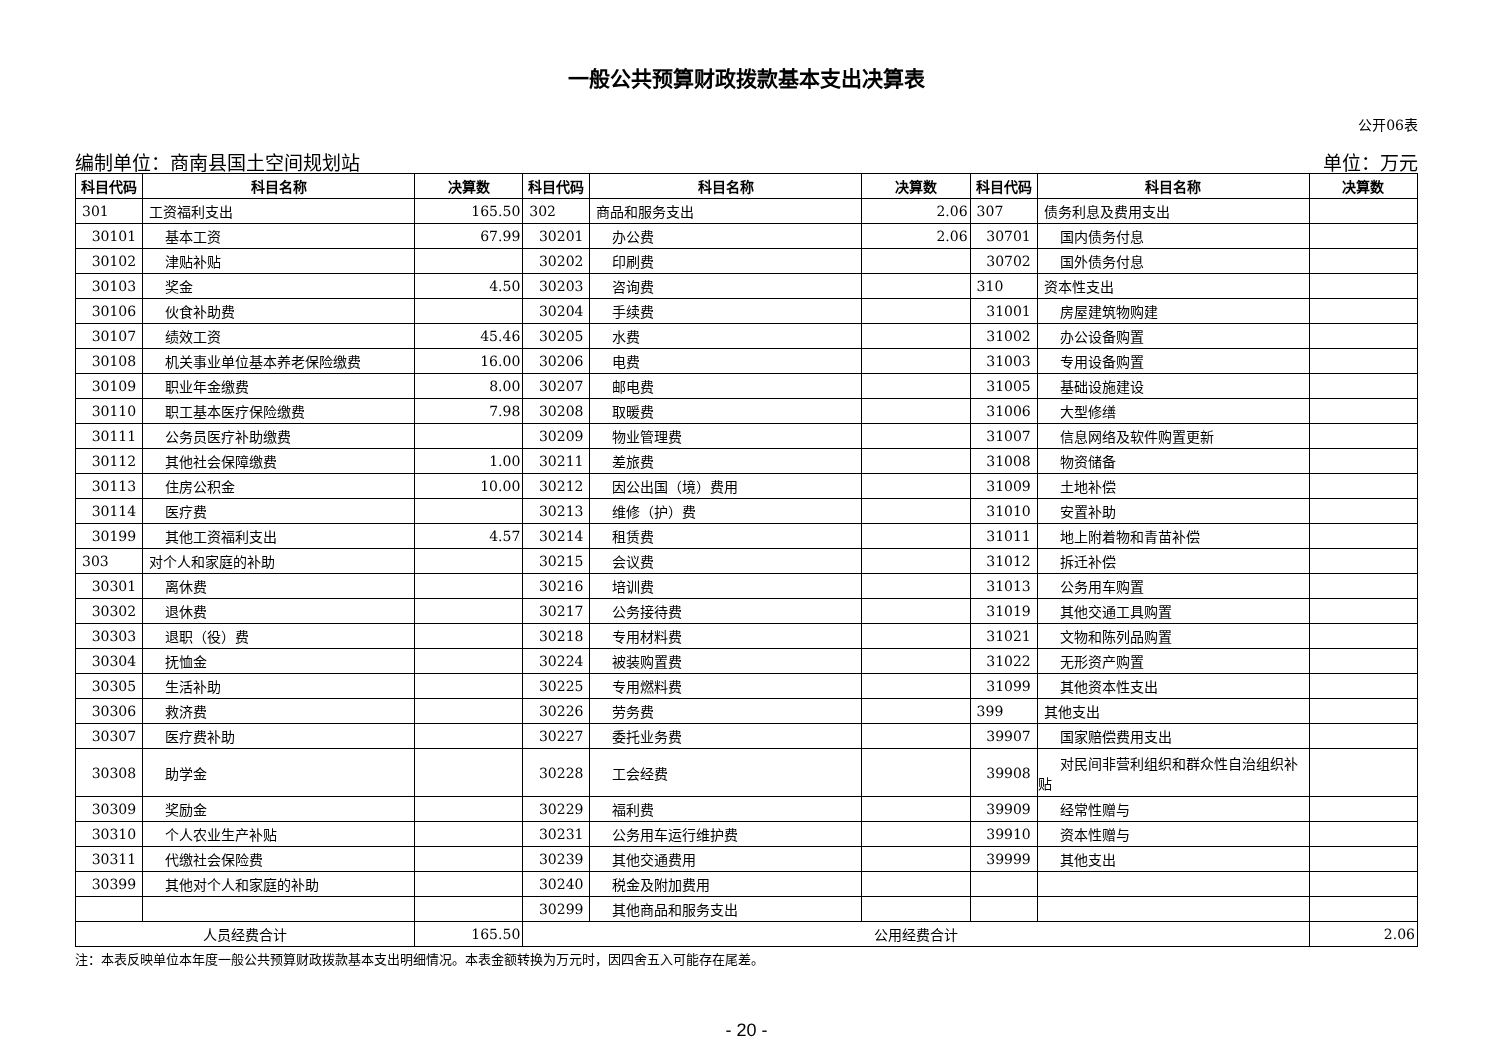一般公共预算财政拨款基本支出决算表
公开06表
编制单位：商南县国土空间规划站 单位：万元
| 科目代码 | 科目名称 | 决算数 | 科目代码 | 科目名称 | 决算数 | 科目代码 | 科目名称 | 决算数 |
| --- | --- | --- | --- | --- | --- | --- | --- | --- |
| 301 | 工资福利支出 | 165.50 | 302 | 商品和服务支出 | 2.06 | 307 | 债务利息及费用支出 | |
| 30101 | 基本工资 | 67.99 | 30201 | 办公费 | 2.06 | 30701 | 国内债务付息 | |
| 30102 | 津贴补贴 | | 30202 | 印刷费 | | 30702 | 国外债务付息 | |
| 30103 | 奖金 | 4.50 | 30203 | 咨询费 | | 310 | 资本性支出 | |
| 30106 | 伙食补助费 | | 30204 | 手续费 | | 31001 | 房屋建筑物购建 | |
| 30107 | 绩效工资 | 45.46 | 30205 | 水费 | | 31002 | 办公设备购置 | |
| 30108 | 机关事业单位基本养老保险缴费 | 16.00 | 30206 | 电费 | | 31003 | 专用设备购置 | |
| 30109 | 职业年金缴费 | 8.00 | 30207 | 邮电费 | | 31005 | 基础设施建设 | |
| 30110 | 职工基本医疗保险缴费 | 7.98 | 30208 | 取暖费 | | 31006 | 大型修缮 | |
| 30111 | 公务员医疗补助缴费 | | 30209 | 物业管理费 | | 31007 | 信息网络及软件购置更新 | |
| 30112 | 其他社会保障缴费 | 1.00 | 30211 | 差旅费 | | 31008 | 物资储备 | |
| 30113 | 住房公积金 | 10.00 | 30212 | 因公出国（境）费用 | | 31009 | 土地补偿 | |
| 30114 | 医疗费 | | 30213 | 维修（护）费 | | 31010 | 安置补助 | |
| 30199 | 其他工资福利支出 | 4.57 | 30214 | 租赁费 | | 31011 | 地上附着物和青苗补偿 | |
| 303 | 对个人和家庭的补助 | | 30215 | 会议费 | | 31012 | 拆迁补偿 | |
| 30301 | 离休费 | | 30216 | 培训费 | | 31013 | 公务用车购置 | |
| 30302 | 退休费 | | 30217 | 公务接待费 | | 31019 | 其他交通工具购置 | |
| 30303 | 退职（役）费 | | 30218 | 专用材料费 | | 31021 | 文物和陈列品购置 | |
| 30304 | 抚恤金 | | 30224 | 被装购置费 | | 31022 | 无形资产购置 | |
| 30305 | 生活补助 | | 30225 | 专用燃料费 | | 31099 | 其他资本性支出 | |
| 30306 | 救济费 | | 30226 | 劳务费 | | 399 | 其他支出 | |
| 30307 | 医疗费补助 | | 30227 | 委托业务费 | | 39907 | 国家赔偿费用支出 | |
| 30308 | 助学金 | | 30228 | 工会经费 | | 39908 | 对民间非营利组织和群众性自治组织补贴 | |
| 30309 | 奖励金 | | 30229 | 福利费 | | 39909 | 经常性赠与 | |
| 30310 | 个人农业生产补贴 | | 30231 | 公务用车运行维护费 | | 39910 | 资本性赠与 | |
| 30311 | 代缴社会保险费 | | 30239 | 其他交通费用 | | 39999 | 其他支出 | |
| 30399 | 其他对个人和家庭的补助 | | 30240 | 税金及附加费用 | | | | |
| | | | 30299 | 其他商品和服务支出 | | | | |
| 人员经费合计 | | 165.50 | 公用经费合计 | | | | | 2.06 |
注：本表反映单位本年度一般公共预算财政拨款基本支出明细情况。本表金额转换为万元时，因四舍五入可能存在尾差。
- 20 -